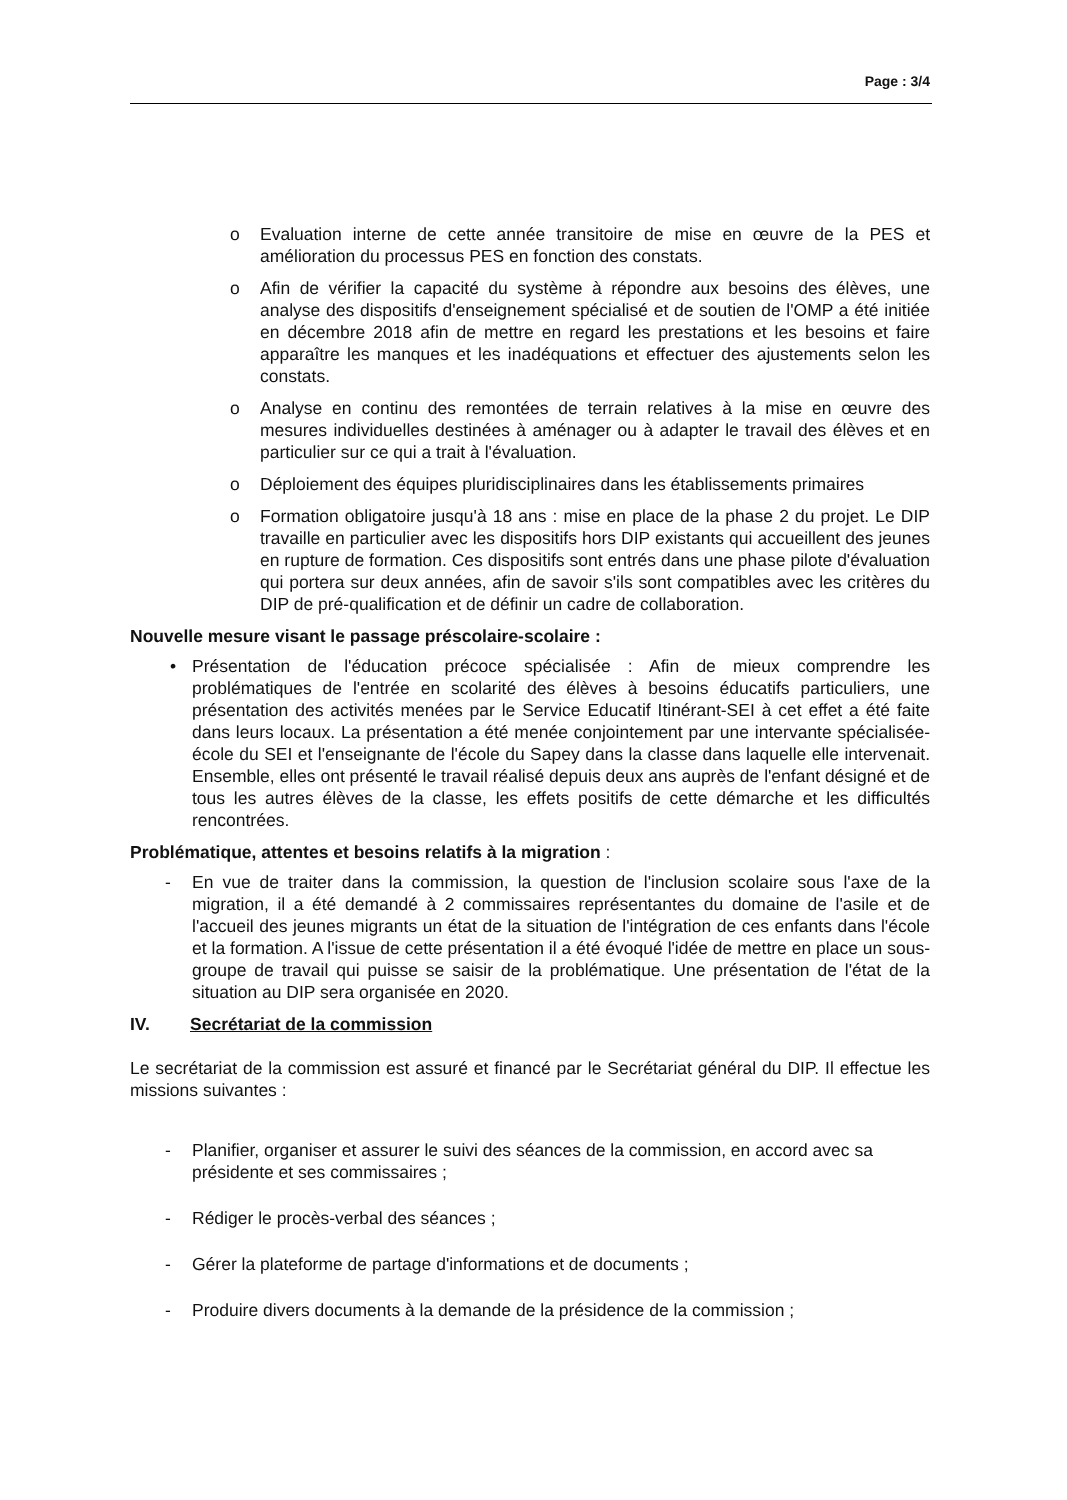Page : 3/4
o Evaluation interne de cette année transitoire de mise en œuvre de la PES et amélioration du processus PES en fonction des constats.
o Afin de vérifier la capacité du système à répondre aux besoins des élèves, une analyse des dispositifs d'enseignement spécialisé et de soutien de l'OMP a été initiée en décembre 2018 afin de mettre en regard les prestations et les besoins et faire apparaître les manques et les inadéquations et effectuer des ajustements selon les constats.
o Analyse en continu des remontées de terrain relatives à la mise en œuvre des mesures individuelles destinées à aménager ou à adapter le travail des élèves et en particulier sur ce qui a trait à l'évaluation.
o Déploiement des équipes pluridisciplinaires dans les établissements primaires
o Formation obligatoire jusqu'à 18 ans : mise en place de la phase 2 du projet. Le DIP travaille en particulier avec les dispositifs hors DIP existants qui accueillent des jeunes en rupture de formation. Ces dispositifs sont entrés dans une phase pilote d'évaluation qui portera sur deux années, afin de savoir s'ils sont compatibles avec les critères du DIP de pré-qualification et de définir un cadre de collaboration.
Nouvelle mesure visant le passage préscolaire-scolaire :
• Présentation de l'éducation précoce spécialisée : Afin de mieux comprendre les problématiques de l'entrée en scolarité des élèves à besoins éducatifs particuliers, une présentation des activités menées par le Service Educatif Itinérant-SEI à cet effet a été faite dans leurs locaux. La présentation a été menée conjointement par une intervante spécialisée-école du SEI et l'enseignante de l'école du Sapey dans la classe dans laquelle elle intervenait. Ensemble, elles ont présenté le travail réalisé depuis deux ans auprès de l'enfant désigné et de tous les autres élèves de la classe, les effets positifs de cette démarche et les difficultés rencontrées.
Problématique, attentes et besoins relatifs à la migration :
- En vue de traiter dans la commission, la question de l'inclusion scolaire sous l'axe de la migration, il a été demandé à 2 commissaires représentantes du domaine de l'asile et de l'accueil des jeunes migrants un état de la situation de l'intégration de ces enfants dans l'école et la formation. A l'issue de cette présentation il a été évoqué l'idée de mettre en place un sous-groupe de travail qui puisse se saisir de la problématique. Une présentation de l'état de la situation au DIP sera organisée en 2020.
IV. Secrétariat de la commission
Le secrétariat de la commission est assuré et financé par le Secrétariat général du DIP. Il effectue les missions suivantes :
- Planifier, organiser et assurer le suivi des séances de la commission, en accord avec sa présidente et ses commissaires ;
- Rédiger le procès-verbal des séances ;
- Gérer la plateforme de partage d'informations et de documents ;
- Produire divers documents à la demande de la présidence de la commission ;